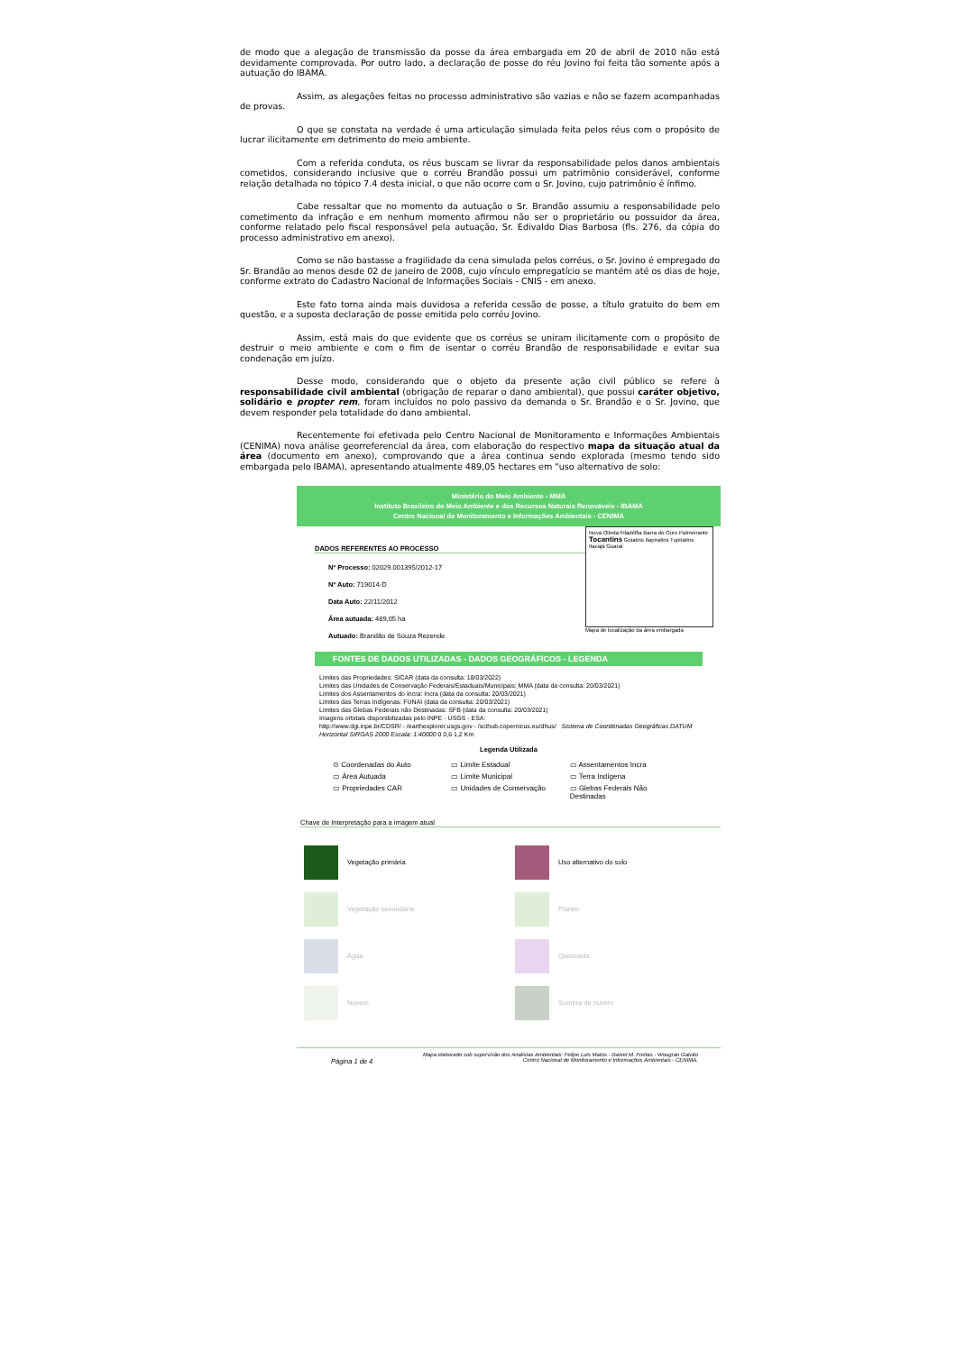de modo que a alegação de transmissão da posse da área embargada em 20 de abril de 2010 não está devidamente comprovada. Por outro lado, a declaração de posse do réu Jovino foi feita tão somente após a autuação do IBAMA.
Assim, as alegações feitas no processo administrativo são vazias e não se fazem acompanhadas de provas.
O que se constata na verdade é uma articulação simulada feita pelos réus com o propósito de lucrar ilicitamente em detrimento do meio ambiente.
Com a referida conduta, os réus buscam se livrar da responsabilidade pelos danos ambientais cometidos, considerando inclusive que o corréu Brandão possui um patrimônio considerável, conforme relação detalhada no tópico 7.4 desta inicial, o que não ocorre com o Sr. Jovino, cujo patrimônio é ínfimo.
Cabe ressaltar que no momento da autuação o Sr. Brandão assumiu a responsabilidade pelo cometimento da infração e em nenhum momento afirmou não ser o proprietário ou possuidor da área, conforme relatado pelo fiscal responsável pela autuação, Sr. Edivaldo Dias Barbosa (fls. 276, da cópia do processo administrativo em anexo).
Como se não bastasse a fragilidade da cena simulada pelos corréus, o Sr. Jovino é empregado do Sr. Brandão ao menos desde 02 de janeiro de 2008, cujo vínculo empregatício se mantém até os dias de hoje, conforme extrato do Cadastro Nacional de Informações Sociais - CNIS - em anexo.
Este fato torna ainda mais duvidosa a referida cessão de posse, a título gratuito do bem em questão, e a suposta declaração de posse emitida pelo corréu Jovino.
Assim, está mais do que evidente que os corréus se uniram ilicitamente com o propósito de destruir o meio ambiente e com o fim de isentar o corréu Brandão de responsabilidade e evitar sua condenação em juízo.
Desse modo, considerando que o objeto da presente ação civil público se refere à responsabilidade civil ambiental (obrigação de reparar o dano ambiental), que possui caráter objetivo, solidário e propter rem, foram incluídos no polo passivo da demanda o Sr. Brandão e o Sr. Jovino, que devem responder pela totalidade do dano ambiental.
Recentemente foi efetivada pelo Centro Nacional de Monitoramento e Informações Ambientais (CENIMA) nova análise georreferencial da área, com elaboração do respectivo mapa da situação atual da área (documento em anexo), comprovando que a área continua sendo explorada (mesmo tendo sido embargada pelo IBAMA), apresentando atualmente 489,05 hectares em "uso alternativo de solo:
Ministério do Meio Ambiente - MMA
Instituto Brasileiro do Meio Ambiente e dos Recursos Naturais Renováveis - IBAMA
Centro Nacional de Monitoramento e Informações Ambientais - CENIMA
DADOS REFERENTES AO PROCESSO
Nº Processo: 02029.001395/2012-17
Nº Auto: 719014-D
Data Auto: 22/11/2012
Área autuada: 489,05 ha
Autuado: Brandão de Souza Rezende
Nova Olinda Filadélfia Barra do Ouro Palmeirante Tocantins Goiatins Itapiratins Tupiratins Itacajá Guaraí
Mapa de localização da área embargada
FONTES DE DADOS UTILIZADAS - DADOS GEOGRÁFICOS - LEGENDA
Limites das Propriedades: SICAR (data da consulta: 18/03/2022)
Limites das Unidades de Conservação Federais/Estaduais/Municipais: MMA (data da consulta: 20/03/2021)
Limites dos Assentamentos do Incra: Incra (data da consulta: 20/03/2021)
Limites das Terras Indígenas: FUNAI (data da consulta: 20/03/2021)
Limites das Glebas Federais não Destinadas: SFB (data da consulta: 20/03/2021)
Imagens orbitais disponibilizadas pelo INPE - USGS - ESA:
http://www.dgi.inpe.br/CDSR/ - /earthexplorer.usgs.gov - /scihub.copernicus.eu/dhus/ Sistema de Coordenadas Geográficas DATUM Horizontal SIRGAS 2000 Escala: 1:40000 0 0,6 1,2 Km
Legenda Utilizada
⊙ Coordenadas do Auto ▭ Limite Estadual ▭ Assentamentos Incra ▭ Área Autuada ▭ Limite Municipal ▭ Terra Indígena ▭ Propriedades CAR ▭ Unidades de Conservação ▭ Glebas Federais Não Destinadas
Chave de Interpretação para a imagem atual
Vegetação primária
Uso alternativo do solo
Vegetação secundária
Plantio
Água
Queimada
Nuvem
Sombra de nuvem
Página 1 de 4 Mapa elaborado sob supervisão dos Analistas Ambientais: Felipe Luis Matos - Daniel M. Freitas - Wougran Galvão
Centro Nacional de Monitoramento e Informações Ambientais - CENIMA.